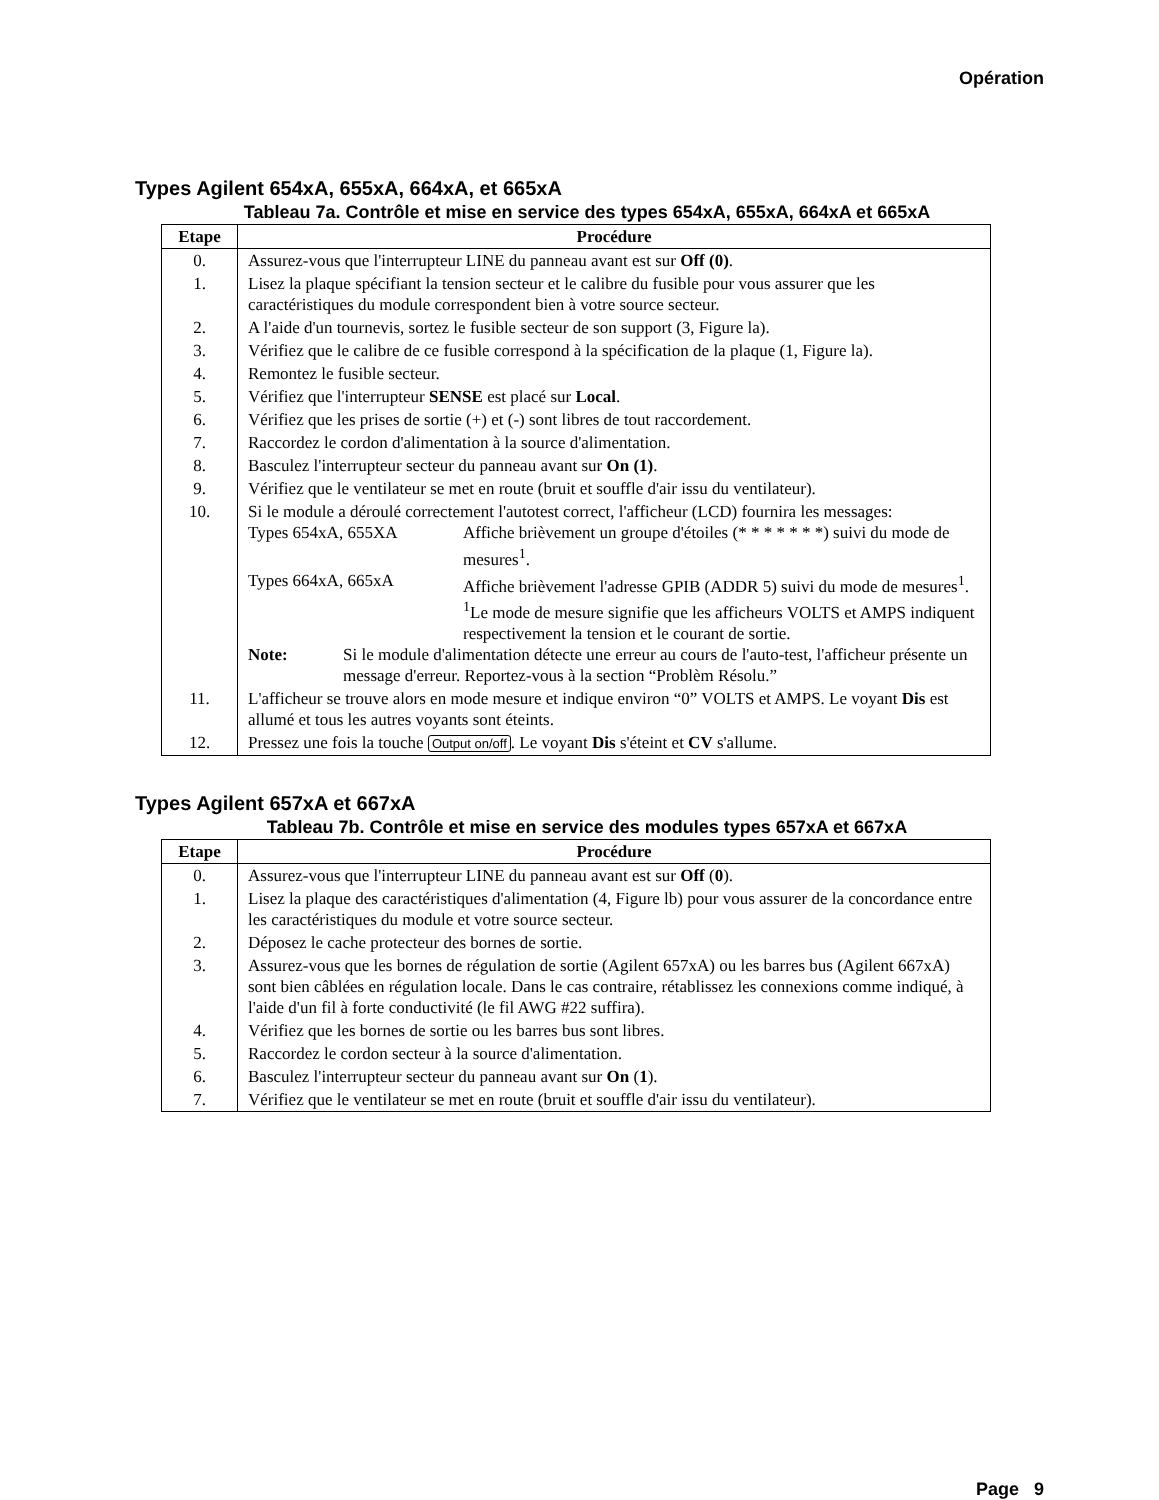Opération
Types Agilent 654xA, 655xA, 664xA, et 665xA
Tableau 7a. Contrôle et mise en service des types 654xA, 655xA, 664xA et 665xA
| Etape | Procédure |
| --- | --- |
| 0. | Assurez-vous que l'interrupteur LINE du panneau avant est sur Off (0) . |
| 1. | Lisez la plaque spécifiant la tension secteur et le calibre du fusible pour vous assurer que les caractéristiques du module correspondent bien à votre source secteur. |
| 2. | A l'aide d'un tournevis, sortez le fusible secteur de son support (3, Figure la). |
| 3. | Vérifiez que le calibre de ce fusible correspond à la spécification de la plaque (1, Figure la). |
| 4. | Remontez le fusible secteur. |
| 5. | Vérifiez que l'interrupteur SENSE est placé sur Local . |
| 6. | Vérifiez que les prises de sortie (+) et (-) sont libres de tout raccordement. |
| 7. | Raccordez le cordon d'alimentation à la source d'alimentation. |
| 8. | Basculez l'interrupteur secteur du panneau avant sur On (1) . |
| 9. | Vérifiez que le ventilateur se met en route (bruit et souffle d'air issu du ventilateur). |
| 10. | Si le module a déroulé correctement l'autotest correct, l'afficheur (LCD) fournira les messages: Types 654xA, 655XA Affiche brièvement un groupe d'étoiles (* * * * * * *) suivi du mode de mesures<sup>1</sup>. Types 664xA, 665xA Affiche brièvement l'adresse GPIB (ADDR 5) suivi du mode de mesures<sup>1</sup>. <sup>1</sup> Le mode de mesure signifie que les afficheurs VOLTS et AMPS indiquent respectivement la tension et le courant de sortie. Note: Si le module d'alimentation détecte une erreur au cours de l'auto-test, l'afficheur présente un message d'erreur. Reportez-vous à la section “Problèm Résolu.” |
| 11. | L'afficheur se trouve alors en mode mesure et indique environ “0” VOLTS et AMPS. Le voyant Dis est allumé et tous les autres voyants sont éteints. |
| 12. | Pressez une fois la touche Output on/off . Le voyant Dis s'éteint et CV s'allume. |
Types Agilent 657xA et 667xA
Tableau 7b. Contrôle et mise en service des modules types 657xA et 667xA
| Etape | Procédure |
| --- | --- |
| 0. | Assurez-vous que l'interrupteur LINE du panneau avant est sur Off ( 0 ). |
| 1. | Lisez la plaque des caractéristiques d'alimentation (4, Figure lb) pour vous assurer de la concordance entre les caractéristiques du module et votre source secteur. |
| 2. | Déposez le cache protecteur des bornes de sortie. |
| 3. | Assurez-vous que les bornes de régulation de sortie (Agilent 657xA) ou les barres bus (Agilent 667xA) sont bien câblées en régulation locale. Dans le cas contraire, rétablissez les connexions comme indiqué, à l'aide d'un fil à forte conductivité (le fil AWG #22 suffira). |
| 4. | Vérifiez que les bornes de sortie ou les barres bus sont libres. |
| 5. | Raccordez le cordon secteur à la source d'alimentation. |
| 6. | Basculez l'interrupteur secteur du panneau avant sur On ( 1 ). |
| 7. | Vérifiez que le ventilateur se met en route (bruit et souffle d'air issu du ventilateur). |
Page 9